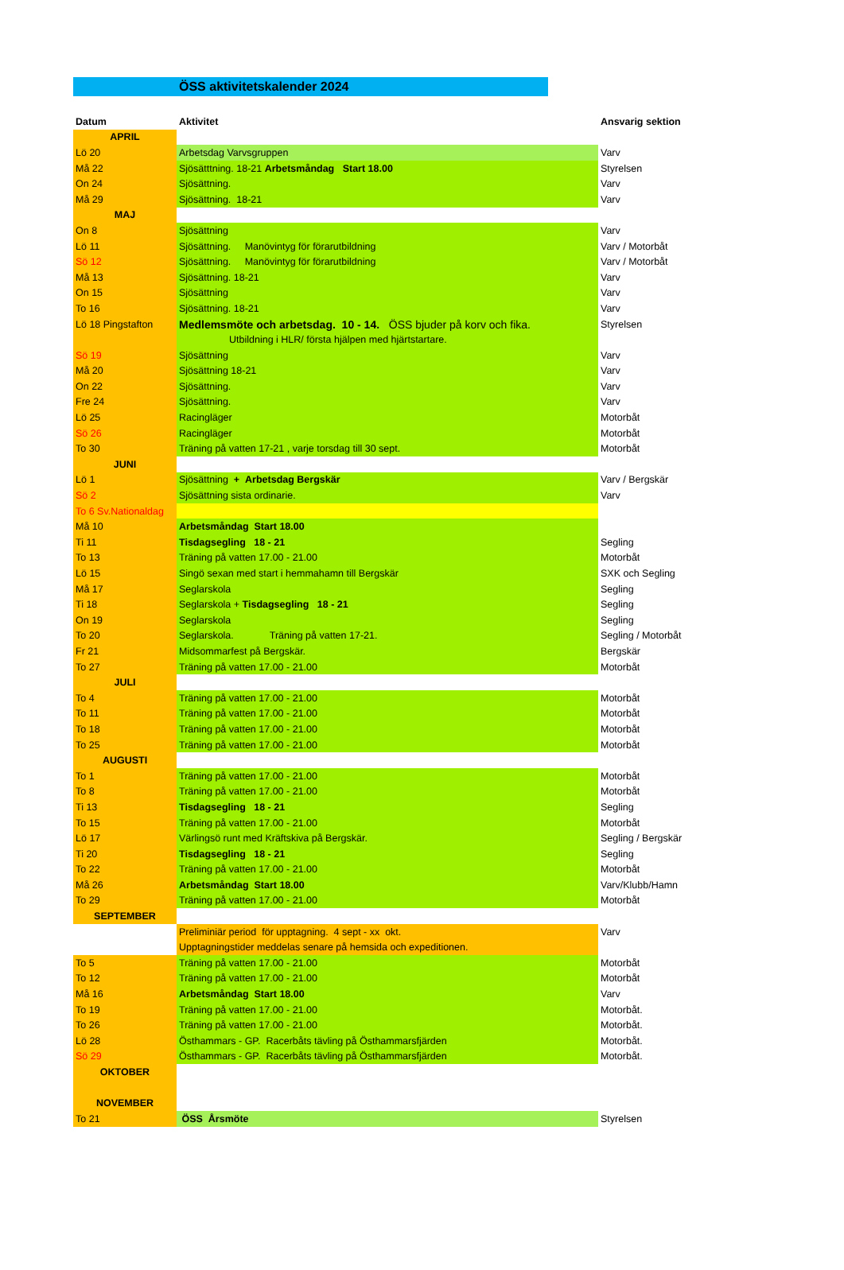ÖSS aktivitetskalender 2024
| Datum | Aktivitet | Ansvarig sektion |
| --- | --- | --- |
| APRIL | | |
| Lö 20 | Arbetsdag Varvsgruppen | Varv |
| Må 22 | Sjösätttning. 18-21 Arbetsmåndag Start 18.00 | Styrelsen |
| On 24 | Sjösättning. | Varv |
| Må 29 | Sjösättning. 18-21 | Varv |
| MAJ | | |
| On 8 | Sjösättning | Varv |
| Lö 11 | Sjösättning. Manövintyg för förarutbildning | Varv / Motorbåt |
| Sö 12 | Sjösättning. Manövintyg för förarutbildning | Varv / Motorbåt |
| Må 13 | Sjösättning. 18-21 | Varv |
| On 15 | Sjösättning | Varv |
| To 16 | Sjösättning. 18-21 | Varv |
| Lö 18 Pingstafton | Medlemsmöte och arbetsdag. 10 - 14. ÖSS bjuder på korv och fika. | Styrelsen |
| | Utbildning i HLR/ första hjälpen med hjärtstartare. | |
| Sö 19 | Sjösättning | Varv |
| Må 20 | Sjösättning 18-21 | Varv |
| On 22 | Sjösättning. | Varv |
| Fre 24 | Sjösättning. | Varv |
| Lö 25 | Racingläger | Motorbåt |
| Sö 26 | Racingläger | Motorbåt |
| To 30 | Träning på vatten 17-21 , varje torsdag till 30 sept. | Motorbåt |
| JUNI | | |
| Lö 1 | Sjösättning + Arbetsdag Bergskär | Varv / Bergskär |
| Sö 2 | Sjösättning sista ordinarie. | Varv |
| To 6 Sv.Nationaldag | | |
| Må 10 | Arbetsmåndag Start 18.00 | |
| Ti 11 | Tisdagsegling 18 - 21 | Segling |
| To 13 | Träning på vatten 17.00 - 21.00 | Motorbåt |
| Lö 15 | Singö sexan med start i hemmahamn till Bergskär | SXK och Segling |
| Må 17 | Seglarskola | Segling |
| Ti 18 | Seglarskola + Tisdagsegling 18 - 21 | Segling |
| On 19 | Seglarskola | Segling |
| To 20 | Seglarskola. Träning på vatten 17-21. | Segling / Motorbåt |
| Fr 21 | Midsommarfest på Bergskär. | Bergskär |
| To 27 | Träning på vatten 17.00 - 21.00 | Motorbåt |
| JULI | | |
| To 4 | Träning på vatten 17.00 - 21.00 | Motorbåt |
| To 11 | Träning på vatten 17.00 - 21.00 | Motorbåt |
| To 18 | Träning på vatten 17.00 - 21.00 | Motorbåt |
| To 25 | Träning på vatten 17.00 - 21.00 | Motorbåt |
| AUGUSTI | | |
| To 1 | Träning på vatten 17.00 - 21.00 | Motorbåt |
| To 8 | Träning på vatten 17.00 - 21.00 | Motorbåt |
| Ti 13 | Tisdagsegling 18 - 21 | Segling |
| To 15 | Träning på vatten 17.00 - 21.00 | Motorbåt |
| Lö 17 | Värlingsö runt med Kräftskiva på Bergskär. | Segling / Bergskär |
| Ti 20 | Tisdagsegling 18 - 21 | Segling |
| To 22 | Träning på vatten 17.00 - 21.00 | Motorbåt |
| Må 26 | Arbetsmåndag Start 18.00 | Varv/Klubb/Hamn |
| To 29 | Träning på vatten 17.00 - 21.00 | Motorbåt |
| SEPTEMBER | | |
| | Preliminiär period för upptagning. 4 sept - xx okt. | Varv |
| | Upptagningstider meddelas senare på hemsida och expeditionen. | |
| To 5 | Träning på vatten 17.00 - 21.00 | Motorbåt |
| To 12 | Träning på vatten 17.00 - 21.00 | Motorbåt |
| Må 16 | Arbetsmåndag Start 18.00 | Varv |
| To 19 | Träning på vatten 17.00 - 21.00 | Motorbåt. |
| To 26 | Träning på vatten 17.00 - 21.00 | Motorbåt. |
| Lö 28 | Östhammars - GP. Racerbåts tävling på Östhammarsfjärden | Motorbåt. |
| Sö 29 | Östhammars - GP. Racerbåts tävling på Östhammarsfjärden | Motorbåt. |
| OKTOBER | | |
| NOVEMBER | | |
| To 21 | ÖSS Årsmöte | Styrelsen |